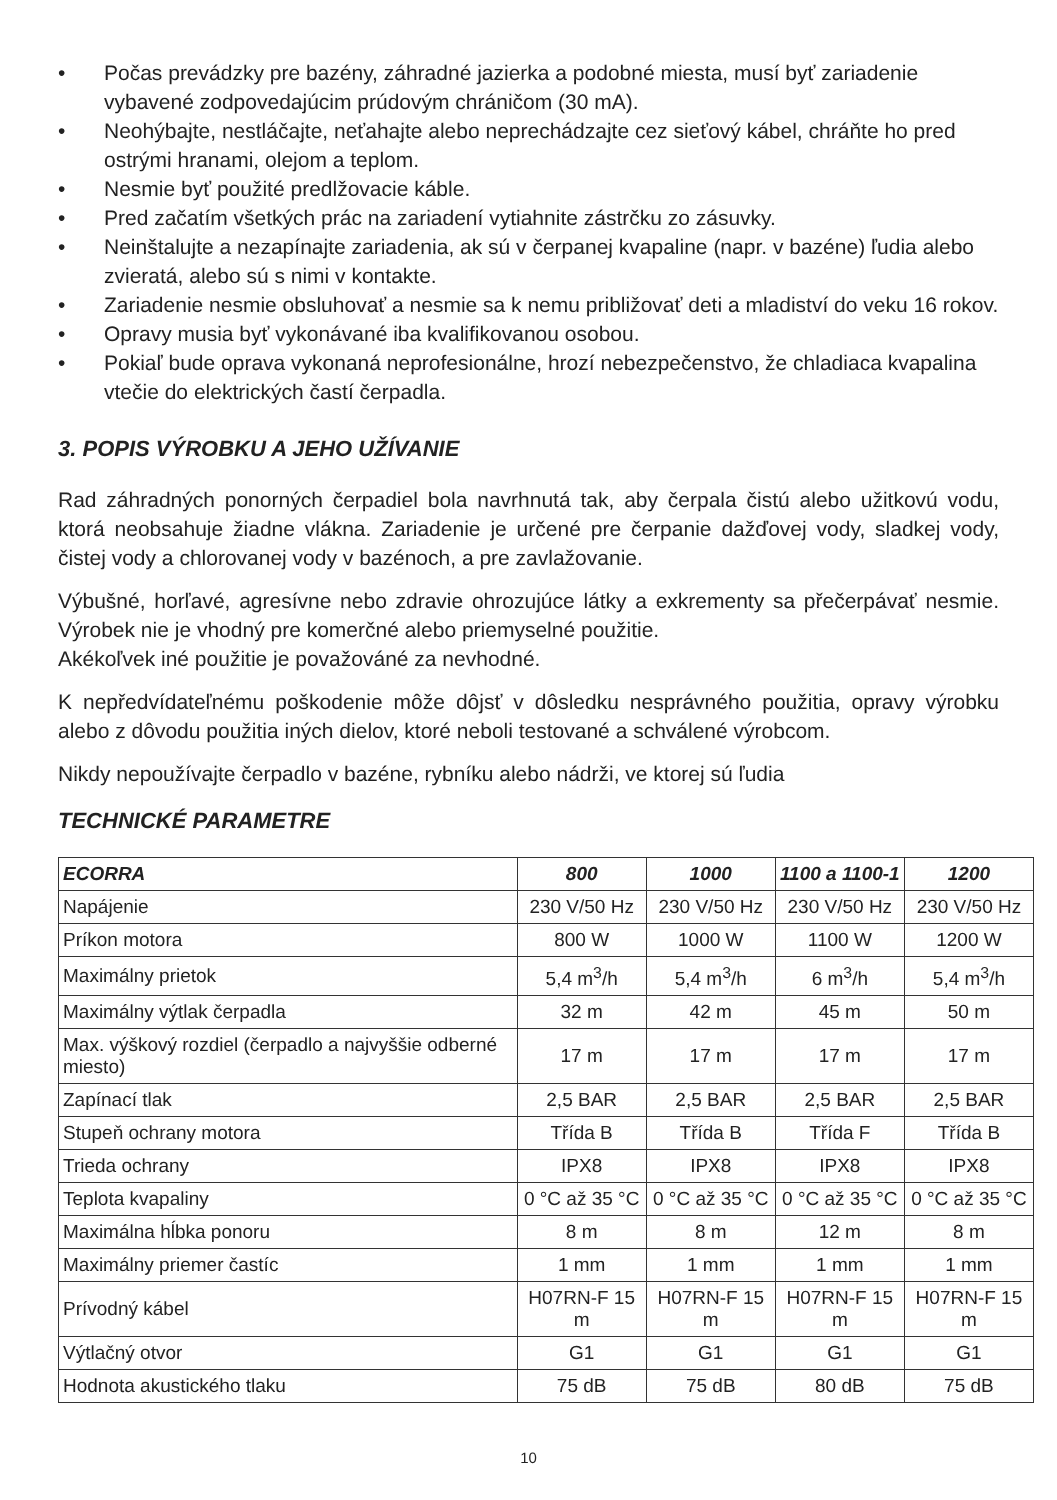• Počas prevádzky pre bazény, záhradné jazierka a podobné miesta, musí byť zariadenie vybavené zodpovedajúcim prúdovým chráničom (30 mA).
• Neohýbajte, nestláčajte, neťahajte alebo neprechádzajte cez sieťový kábel, chráňte ho pred ostrými hranami, olejom a teplom.
• Nesmie byť použité predlžovacie káble.
• Pred začatím všetkých prác na zariadení vytiahnite zástrčku zo zásuvky.
• Neinštalujte a nezapínajte zariadenia, ak sú v čerpanej kvapaline (napr. v bazéne) ľudia alebo zvieratá, alebo sú s nimi v kontakte.
• Zariadenie nesmie obsluhovať a nesmie sa k nemu približovať deti a mladiství do veku 16 rokov.
• Opravy musia byť vykonávané iba kvalifikovanou osobou.
• Pokiaľ bude oprava vykonaná neprofesionálne, hrozí nebezpečenstvo, že chladiaca kvapalina vtečie do elektrických častí čerpadla.
3. POPIS VÝROBKU A JEHO UŽÍVANIE
Rad záhradných ponorných čerpadiel bola navrhnutá tak, aby čerpala čistú alebo užitkovú vodu, ktorá neobsahuje žiadne vlákna. Zariadenie je určené pre čerpanie dažďovej vody, sladkej vody, čistej vody a chlorovanej vody v bazénoch, a pre zavlažovanie.
Výbušné, horľavé, agresívne nebo zdravie ohrozujúce látky a exkrementy sa přečerpávať nesmie. Výrobek nie je vhodný pre komerčné alebo priemyselné použitie.
Akékoľvek iné použitie je považováné za nevhodné.
K nepředvídateľnému poškodenie môže dôjsť v dôsledku nesprávného použitia, opravy výrobku alebo z dôvodu použitia iných dielov, ktoré neboli testované a schválené výrobcom.
Nikdy nepoužívajte čerpadlo v bazéne, rybníku alebo nádrži, ve ktorej sú ľudia
TECHNICKÉ PARAMETRE
| ECORRA | 800 | 1000 | 1100 a 1100-1 | 1200 |
| --- | --- | --- | --- | --- |
| Napájenie | 230 V/50 Hz | 230 V/50 Hz | 230 V/50 Hz | 230 V/50 Hz |
| Príkon motora | 800 W | 1000 W | 1100 W | 1200 W |
| Maximálny prietok | 5,4 m<sup>3</sup>/h | 5,4 m<sup>3</sup>/h | 6 m<sup>3</sup>/h | 5,4 m<sup>3</sup>/h |
| Maximálny výtlak čerpadla | 32 m | 42 m | 45 m | 50 m |
| Max. výškový rozdiel (čerpadlo a najvyššie odberné miesto) | 17 m | 17 m | 17 m | 17 m |
| Zapínací tlak | 2,5 BAR | 2,5 BAR | 2,5 BAR | 2,5 BAR |
| Stupeň ochrany motora | Třída B | Třída B | Třída F | Třída B |
| Trieda ochrany | IPX8 | IPX8 | IPX8 | IPX8 |
| Teplota kvapaliny | 0 °C až 35 °C | 0 °C až 35 °C | 0 °C až 35 °C | 0 °C až 35 °C |
| Maximálna hĺbka ponoru | 8 m | 8 m | 12 m | 8 m |
| Maximálny priemer častíc | 1 mm | 1 mm | 1 mm | 1 mm |
| Prívodný kábel | H07RN-F 15 m | H07RN-F 15 m | H07RN-F 15 m | H07RN-F 15 m |
| Výtlačný otvor | G1 | G1 | G1 | G1 |
| Hodnota akustického tlaku | 75 dB | 75 dB | 80 dB | 75 dB |
10